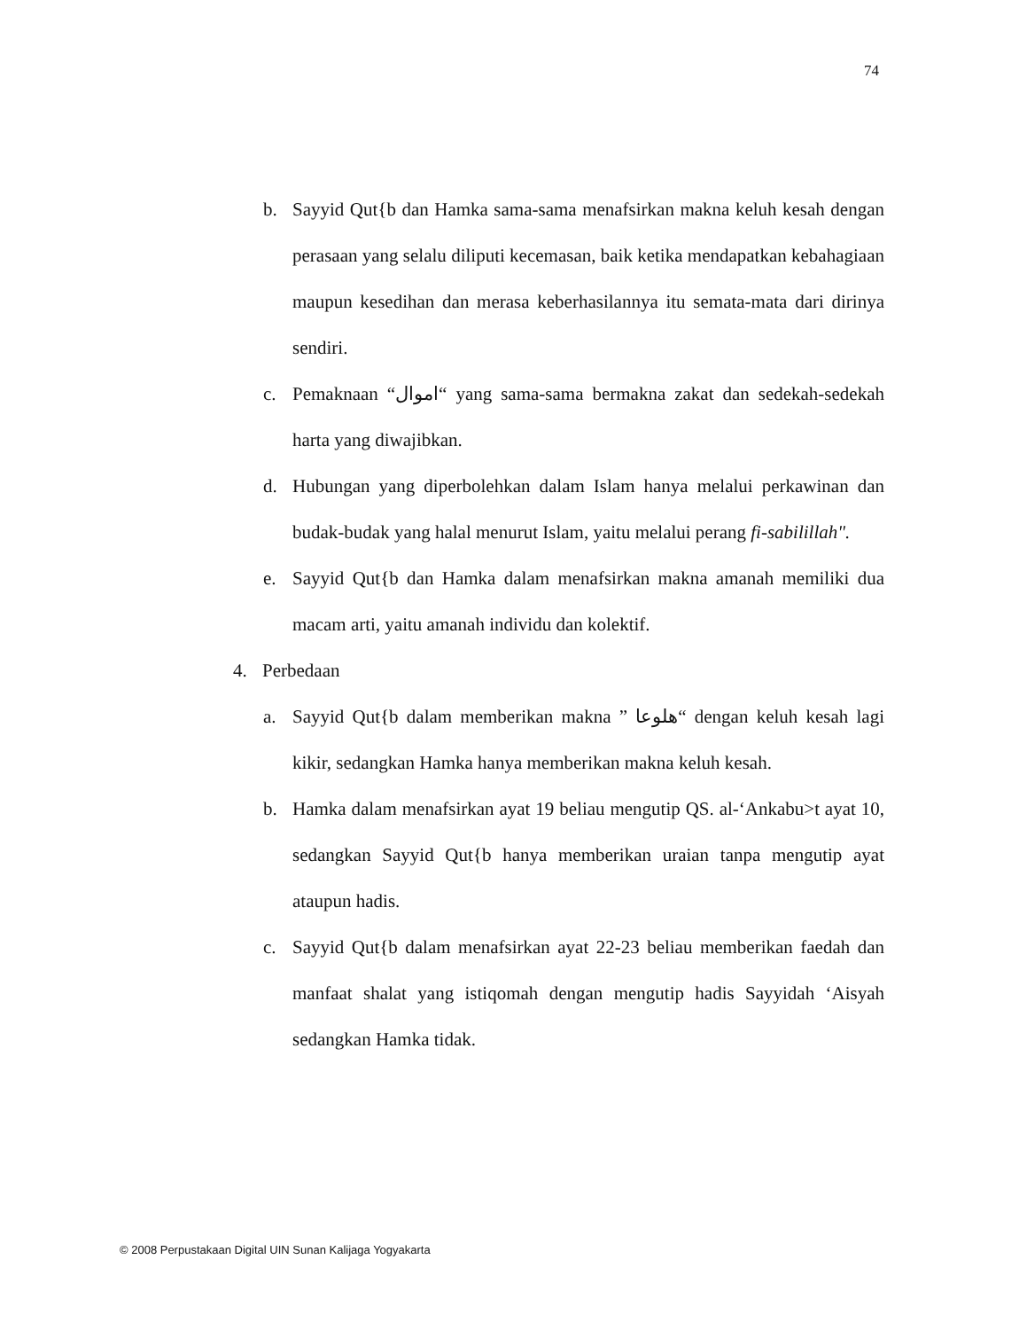74
b. Sayyid Qut{b dan Hamka sama-sama menafsirkan makna keluh kesah dengan perasaan yang selalu diliputi kecemasan, baik ketika mendapatkan kebahagiaan maupun kesedihan dan merasa keberhasilannya itu semata-mata dari dirinya sendiri.
c. Pemaknaan “اموال“ yang sama-sama bermakna zakat dan sedekah-sedekah harta yang diwajibkan.
d. Hubungan yang diperbolehkan dalam Islam hanya melalui perkawinan dan budak-budak yang halal menurut Islam, yaitu melalui perang fi-sabilillah".
e. Sayyid Qut{b dan Hamka dalam menafsirkan makna amanah memiliki dua macam arti, yaitu amanah individu dan kolektif.
4. Perbedaan
a. Sayyid Qut{b dalam memberikan makna ” هلوعا“ dengan keluh kesah lagi kikir, sedangkan Hamka hanya memberikan makna keluh kesah.
b. Hamka dalam menafsirkan ayat 19 beliau mengutip QS. al-‘Ankabu>t ayat 10, sedangkan Sayyid Qut{b hanya memberikan uraian tanpa mengutip ayat ataupun hadis.
c. Sayyid Qut{b dalam menafsirkan ayat 22-23 beliau memberikan faedah dan manfaat shalat yang istiqomah dengan mengutip hadis Sayyidah ‘Aisyah sedangkan Hamka tidak.
© 2008 Perpustakaan Digital UIN Sunan Kalijaga Yogyakarta